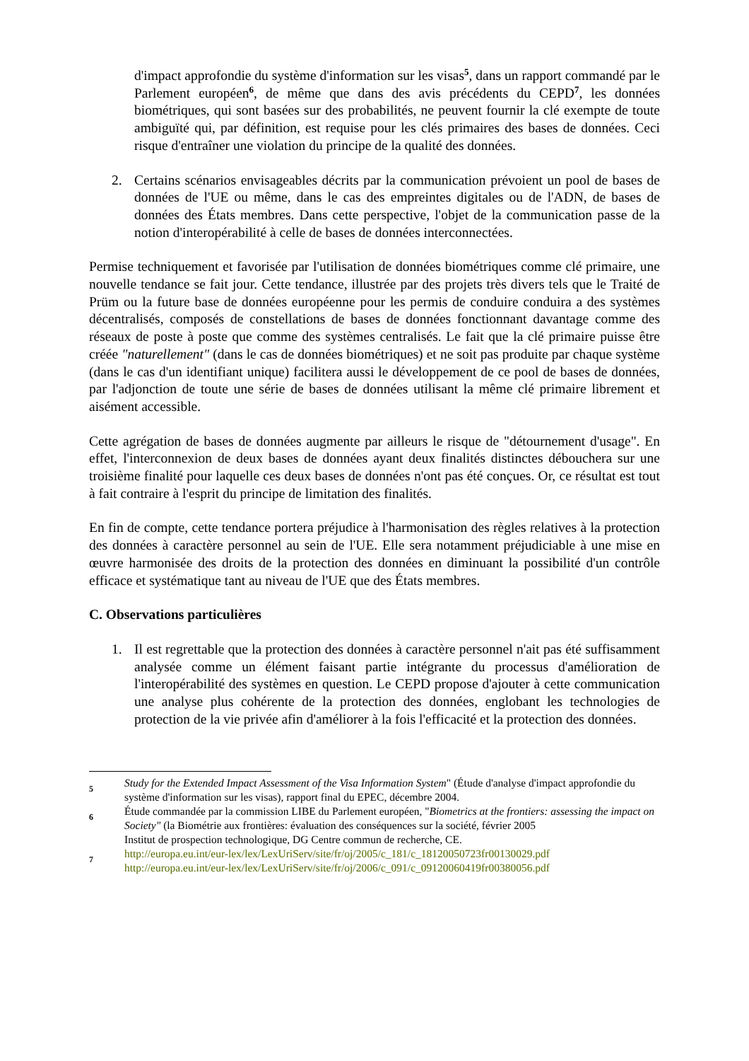d'impact approfondie du système d'information sur les visas<sup>5</sup>, dans un rapport commandé par le Parlement européen<sup>6</sup>, de même que dans des avis précédents du CEPD<sup>7</sup>, les données biométriques, qui sont basées sur des probabilités, ne peuvent fournir la clé exempte de toute ambiguïté qui, par définition, est requise pour les clés primaires des bases de données. Ceci risque d'entraîner une violation du principe de la qualité des données.
2. Certains scénarios envisageables décrits par la communication prévoient un pool de bases de données de l'UE ou même, dans le cas des empreintes digitales ou de l'ADN, de bases de données des États membres. Dans cette perspective, l'objet de la communication passe de la notion d'interopérabilité à celle de bases de données interconnectées.
Permise techniquement et favorisée par l'utilisation de données biométriques comme clé primaire, une nouvelle tendance se fait jour. Cette tendance, illustrée par des projets très divers tels que le Traité de Prüm ou la future base de données européenne pour les permis de conduire conduira a des systèmes décentralisés, composés de constellations de bases de données fonctionnant davantage comme des réseaux de poste à poste que comme des systèmes centralisés. Le fait que la clé primaire puisse être créée "naturellement" (dans le cas de données biométriques) et ne soit pas produite par chaque système (dans le cas d'un identifiant unique) facilitera aussi le développement de ce pool de bases de données, par l'adjonction de toute une série de bases de données utilisant la même clé primaire librement et aisément accessible.
Cette agrégation de bases de données augmente par ailleurs le risque de "détournement d'usage". En effet, l'interconnexion de deux bases de données ayant deux finalités distinctes débouchera sur une troisième finalité pour laquelle ces deux bases de données n'ont pas été conçues. Or, ce résultat est tout à fait contraire à l'esprit du principe de limitation des finalités.
En fin de compte, cette tendance portera préjudice à l'harmonisation des règles relatives à la protection des données à caractère personnel au sein de l'UE. Elle sera notamment préjudiciable à une mise en œuvre harmonisée des droits de la protection des données en diminuant la possibilité d'un contrôle efficace et systématique tant au niveau de l'UE que des États membres.
C. Observations particulières
1. Il est regrettable que la protection des données à caractère personnel n'ait pas été suffisamment analysée comme un élément faisant partie intégrante du processus d'amélioration de l'interopérabilité des systèmes en question. Le CEPD propose d'ajouter à cette communication une analyse plus cohérente de la protection des données, englobant les technologies de protection de la vie privée afin d'améliorer à la fois l'efficacité et la protection des données.
5
Study for the Extended Impact Assessment of the Visa Information System" (Étude d'analyse d'impact approfondie du système d'information sur les visas), rapport final du EPEC, décembre 2004.
6
Étude commandée par la commission LIBE du Parlement européen, "Biometrics at the frontiers: assessing the impact on Society" (la Biométrie aux frontières: évaluation des conséquences sur la société, février 2005
Institut de prospection technologique, DG Centre commun de recherche, CE.
7
http://europa.eu.int/eur-lex/lex/LexUriServ/site/fr/oj/2005/c_181/c_18120050723fr00130029.pdf
http://europa.eu.int/eur-lex/lex/LexUriServ/site/fr/oj/2006/c_091/c_09120060419fr00380056.pdf